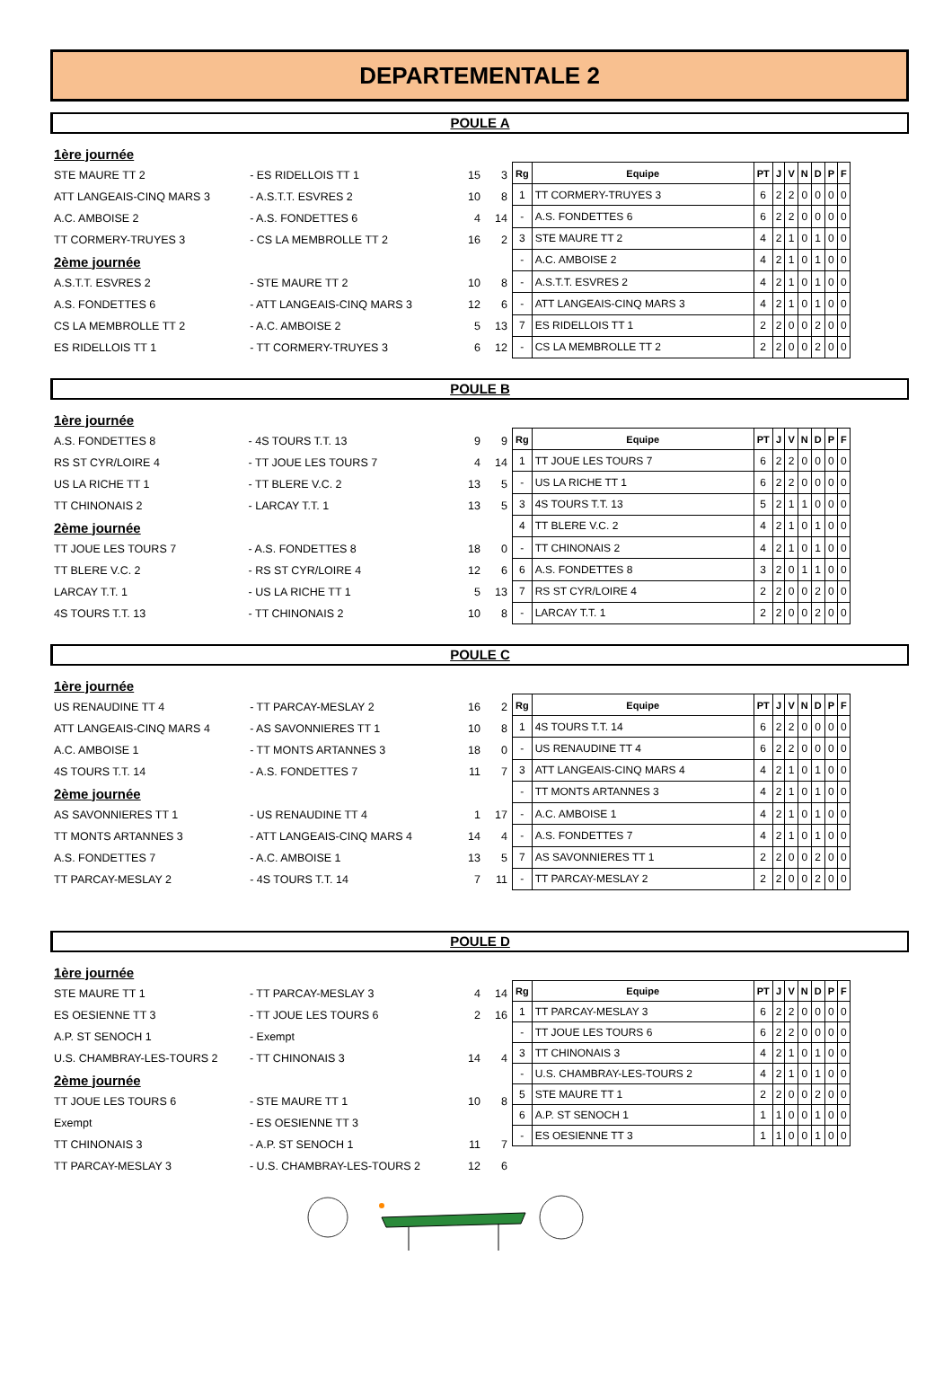DEPARTEMENTALE 2
POULE A
| 1ère journée | | | |
| STE MAURE TT 2 | - ES RIDELLOIS TT 1 | 15 | 3 |
| ATT LANGEAIS-CINQ MARS 3 | - A.S.T.T. ESVRES 2 | 10 | 8 |
| A.C. AMBOISE 2 | - A.S. FONDETTES 6 | 4 | 14 |
| TT CORMERY-TRUYES 3 | - CS LA MEMBROLLE TT 2 | 16 | 2 |
| 2ème journée | | | |
| A.S.T.T. ESVRES 2 | - STE MAURE TT 2 | 10 | 8 |
| A.S. FONDETTES 6 | - ATT LANGEAIS-CINQ MARS 3 | 12 | 6 |
| CS LA MEMBROLLE TT 2 | - A.C. AMBOISE 2 | 5 | 13 |
| ES RIDELLOIS TT 1 | - TT CORMERY-TRUYES 3 | 6 | 12 |
| Rg | Equipe | PT | J | V | N | D | P | F |
| --- | --- | --- | --- | --- | --- | --- | --- | --- |
| 1 | TT CORMERY-TRUYES 3 | 6 | 2 | 2 | 0 | 0 | 0 | 0 |
| - | A.S. FONDETTES 6 | 6 | 2 | 2 | 0 | 0 | 0 | 0 |
| 3 | STE MAURE TT 2 | 4 | 2 | 1 | 0 | 1 | 0 | 0 |
| - | A.C. AMBOISE 2 | 4 | 2 | 1 | 0 | 1 | 0 | 0 |
| - | A.S.T.T. ESVRES 2 | 4 | 2 | 1 | 0 | 1 | 0 | 0 |
| - | ATT LANGEAIS-CINQ MARS 3 | 4 | 2 | 1 | 0 | 1 | 0 | 0 |
| 7 | ES RIDELLOIS TT 1 | 2 | 2 | 0 | 0 | 2 | 0 | 0 |
| - | CS LA MEMBROLLE TT 2 | 2 | 2 | 0 | 0 | 2 | 0 | 0 |
POULE B
| 1ère journée | | | |
| A.S. FONDETTES 8 | - 4S TOURS T.T. 13 | 9 | 9 |
| RS ST CYR/LOIRE 4 | - TT JOUE LES TOURS 7 | 4 | 14 |
| US LA RICHE TT 1 | - TT BLERE V.C. 2 | 13 | 5 |
| TT CHINONAIS 2 | - LARCAY T.T. 1 | 13 | 5 |
| 2ème journée | | | |
| TT JOUE LES TOURS 7 | - A.S. FONDETTES 8 | 18 | 0 |
| TT BLERE V.C. 2 | - RS ST CYR/LOIRE 4 | 12 | 6 |
| LARCAY T.T. 1 | - US LA RICHE TT 1 | 5 | 13 |
| 4S TOURS T.T. 13 | - TT CHINONAIS 2 | 10 | 8 |
| Rg | Equipe | PT | J | V | N | D | P | F |
| --- | --- | --- | --- | --- | --- | --- | --- | --- |
| 1 | TT JOUE LES TOURS 7 | 6 | 2 | 2 | 0 | 0 | 0 | 0 |
| - | US LA RICHE TT 1 | 6 | 2 | 2 | 0 | 0 | 0 | 0 |
| 3 | 4S TOURS T.T. 13 | 5 | 2 | 1 | 1 | 0 | 0 | 0 |
| 4 | TT BLERE V.C. 2 | 4 | 2 | 1 | 0 | 1 | 0 | 0 |
| - | TT CHINONAIS 2 | 4 | 2 | 1 | 0 | 1 | 0 | 0 |
| 6 | A.S. FONDETTES 8 | 3 | 2 | 0 | 1 | 1 | 0 | 0 |
| 7 | RS ST CYR/LOIRE 4 | 2 | 2 | 0 | 0 | 2 | 0 | 0 |
| - | LARCAY T.T. 1 | 2 | 2 | 0 | 0 | 2 | 0 | 0 |
POULE C
| 1ère journée | | | |
| US RENAUDINE TT 4 | - TT PARCAY-MESLAY 2 | 16 | 2 |
| ATT LANGEAIS-CINQ MARS 4 | - AS SAVONNIERES TT 1 | 10 | 8 |
| A.C. AMBOISE 1 | - TT MONTS ARTANNES 3 | 18 | 0 |
| 4S TOURS T.T. 14 | - A.S. FONDETTES 7 | 11 | 7 |
| 2ème journée | | | |
| AS SAVONNIERES TT 1 | - US RENAUDINE TT 4 | 1 | 17 |
| TT MONTS ARTANNES 3 | - ATT LANGEAIS-CINQ MARS 4 | 14 | 4 |
| A.S. FONDETTES 7 | - A.C. AMBOISE 1 | 13 | 5 |
| TT PARCAY-MESLAY 2 | - 4S TOURS T.T. 14 | 7 | 11 |
| Rg | Equipe | PT | J | V | N | D | P | F |
| --- | --- | --- | --- | --- | --- | --- | --- | --- |
| 1 | 4S TOURS T.T. 14 | 6 | 2 | 2 | 0 | 0 | 0 | 0 |
| - | US RENAUDINE TT 4 | 6 | 2 | 2 | 0 | 0 | 0 | 0 |
| 3 | ATT LANGEAIS-CINQ MARS 4 | 4 | 2 | 1 | 0 | 1 | 0 | 0 |
| - | TT MONTS ARTANNES 3 | 4 | 2 | 1 | 0 | 1 | 0 | 0 |
| - | A.C. AMBOISE 1 | 4 | 2 | 1 | 0 | 1 | 0 | 0 |
| - | A.S. FONDETTES 7 | 4 | 2 | 1 | 0 | 1 | 0 | 0 |
| 7 | AS SAVONNIERES TT 1 | 2 | 2 | 0 | 0 | 2 | 0 | 0 |
| - | TT PARCAY-MESLAY 2 | 2 | 2 | 0 | 0 | 2 | 0 | 0 |
POULE D
| 1ère journée | | | |
| STE MAURE TT 1 | - TT PARCAY-MESLAY 3 | 4 | 14 |
| ES OESIENNE TT 3 | - TT JOUE LES TOURS 6 | 2 | 16 |
| A.P. ST SENOCH 1 | - Exempt | | |
| U.S. CHAMBRAY-LES-TOURS 2 | - TT CHINONAIS 3 | 14 | 4 |
| 2ème journée | | | |
| TT JOUE LES TOURS 6 | - STE MAURE TT 1 | 10 | 8 |
| Exempt | - ES OESIENNE TT 3 | | |
| TT CHINONAIS 3 | - A.P. ST SENOCH 1 | 11 | 7 |
| TT PARCAY-MESLAY 3 | - U.S. CHAMBRAY-LES-TOURS 2 | 12 | 6 |
| Rg | Equipe | PT | J | V | N | D | P | F |
| --- | --- | --- | --- | --- | --- | --- | --- | --- |
| 1 | TT PARCAY-MESLAY 3 | 6 | 2 | 2 | 0 | 0 | 0 | 0 |
| - | TT JOUE LES TOURS 6 | 6 | 2 | 2 | 0 | 0 | 0 | 0 |
| 3 | TT CHINONAIS 3 | 4 | 2 | 1 | 0 | 1 | 0 | 0 |
| - | U.S. CHAMBRAY-LES-TOURS 2 | 4 | 2 | 1 | 0 | 1 | 0 | 0 |
| 5 | STE MAURE TT 1 | 2 | 2 | 0 | 0 | 2 | 0 | 0 |
| 6 | A.P. ST SENOCH 1 | 1 | 1 | 0 | 0 | 1 | 0 | 0 |
| - | ES OESIENNE TT 3 | 1 | 1 | 0 | 0 | 1 | 0 | 0 |